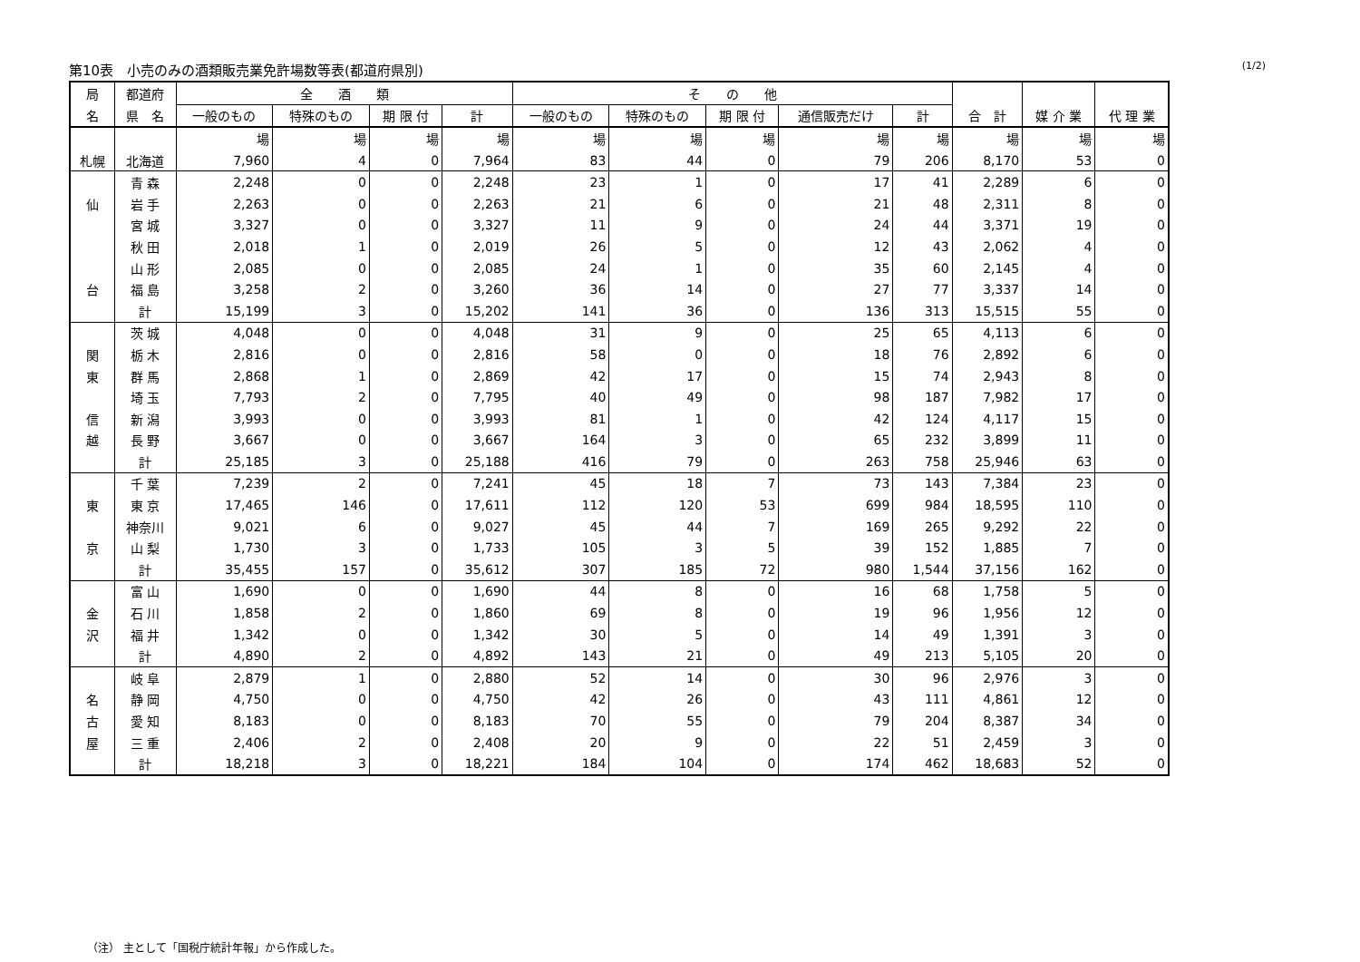第10表　小売のみの酒類販売業免許場数等表(都道府県別) (1/2)
| 局 | 都道府 | 全 酒 類 | | | | そ の 他 | | | | | | | |
| --- | --- | --- | --- | --- | --- | --- | --- | --- | --- | --- | --- | --- | --- |
| 名 | 県 名 | 一般のもの | 特殊のもの | 期 限 付 | 計 | 一般のもの | 特殊のもの | 期 限 付 | 通信販売だけ | 計 | 合 計 | 媒 介 業 | 代 理 業 |
| | | 場 | 場 | 場 | 場 | 場 | 場 | 場 | 場 | 場 | 場 | 場 | 場 |
| 札幌 | 北海道 | 7,960 | 4 | 0 | 7,964 | 83 | 44 | 0 | 79 | 206 | 8,170 | 53 | 0 |
| | 青 森 | 2,248 | 0 | 0 | 2,248 | 23 | 1 | 0 | 17 | 41 | 2,289 | 6 | 0 |
| 仙 | 岩 手 | 2,263 | 0 | 0 | 2,263 | 21 | 6 | 0 | 21 | 48 | 2,311 | 8 | 0 |
| | 宮 城 | 3,327 | 0 | 0 | 3,327 | 11 | 9 | 0 | 24 | 44 | 3,371 | 19 | 0 |
| | 秋 田 | 2,018 | 1 | 0 | 2,019 | 26 | 5 | 0 | 12 | 43 | 2,062 | 4 | 0 |
| | 山 形 | 2,085 | 0 | 0 | 2,085 | 24 | 1 | 0 | 35 | 60 | 2,145 | 4 | 0 |
| 台 | 福 島 | 3,258 | 2 | 0 | 3,260 | 36 | 14 | 0 | 27 | 77 | 3,337 | 14 | 0 |
| | 計 | 15,199 | 3 | 0 | 15,202 | 141 | 36 | 0 | 136 | 313 | 15,515 | 55 | 0 |
| | 茨 城 | 4,048 | 0 | 0 | 4,048 | 31 | 9 | 0 | 25 | 65 | 4,113 | 6 | 0 |
| 関 | 栃 木 | 2,816 | 0 | 0 | 2,816 | 58 | 0 | 0 | 18 | 76 | 2,892 | 6 | 0 |
| 東 | 群 馬 | 2,868 | 1 | 0 | 2,869 | 42 | 17 | 0 | 15 | 74 | 2,943 | 8 | 0 |
| | 埼 玉 | 7,793 | 2 | 0 | 7,795 | 40 | 49 | 0 | 98 | 187 | 7,982 | 17 | 0 |
| 信 | 新 潟 | 3,993 | 0 | 0 | 3,993 | 81 | 1 | 0 | 42 | 124 | 4,117 | 15 | 0 |
| 越 | 長 野 | 3,667 | 0 | 0 | 3,667 | 164 | 3 | 0 | 65 | 232 | 3,899 | 11 | 0 |
| | 計 | 25,185 | 3 | 0 | 25,188 | 416 | 79 | 0 | 263 | 758 | 25,946 | 63 | 0 |
| | 千 葉 | 7,239 | 2 | 0 | 7,241 | 45 | 18 | 7 | 73 | 143 | 7,384 | 23 | 0 |
| 東 | 東 京 | 17,465 | 146 | 0 | 17,611 | 112 | 120 | 53 | 699 | 984 | 18,595 | 110 | 0 |
| | 神奈川 | 9,021 | 6 | 0 | 9,027 | 45 | 44 | 7 | 169 | 265 | 9,292 | 22 | 0 |
| 京 | 山 梨 | 1,730 | 3 | 0 | 1,733 | 105 | 3 | 5 | 39 | 152 | 1,885 | 7 | 0 |
| | 計 | 35,455 | 157 | 0 | 35,612 | 307 | 185 | 72 | 980 | 1,544 | 37,156 | 162 | 0 |
| | 富 山 | 1,690 | 0 | 0 | 1,690 | 44 | 8 | 0 | 16 | 68 | 1,758 | 5 | 0 |
| 金 | 石 川 | 1,858 | 2 | 0 | 1,860 | 69 | 8 | 0 | 19 | 96 | 1,956 | 12 | 0 |
| 沢 | 福 井 | 1,342 | 0 | 0 | 1,342 | 30 | 5 | 0 | 14 | 49 | 1,391 | 3 | 0 |
| | 計 | 4,890 | 2 | 0 | 4,892 | 143 | 21 | 0 | 49 | 213 | 5,105 | 20 | 0 |
| | 岐 阜 | 2,879 | 1 | 0 | 2,880 | 52 | 14 | 0 | 30 | 96 | 2,976 | 3 | 0 |
| 名 | 静 岡 | 4,750 | 0 | 0 | 4,750 | 42 | 26 | 0 | 43 | 111 | 4,861 | 12 | 0 |
| 古 | 愛 知 | 8,183 | 0 | 0 | 8,183 | 70 | 55 | 0 | 79 | 204 | 8,387 | 34 | 0 |
| 屋 | 三 重 | 2,406 | 2 | 0 | 2,408 | 20 | 9 | 0 | 22 | 51 | 2,459 | 3 | 0 |
| | 計 | 18,218 | 3 | 0 | 18,221 | 184 | 104 | 0 | 174 | 462 | 18,683 | 52 | 0 |
（注） 主として「国税庁統計年報」から作成した。